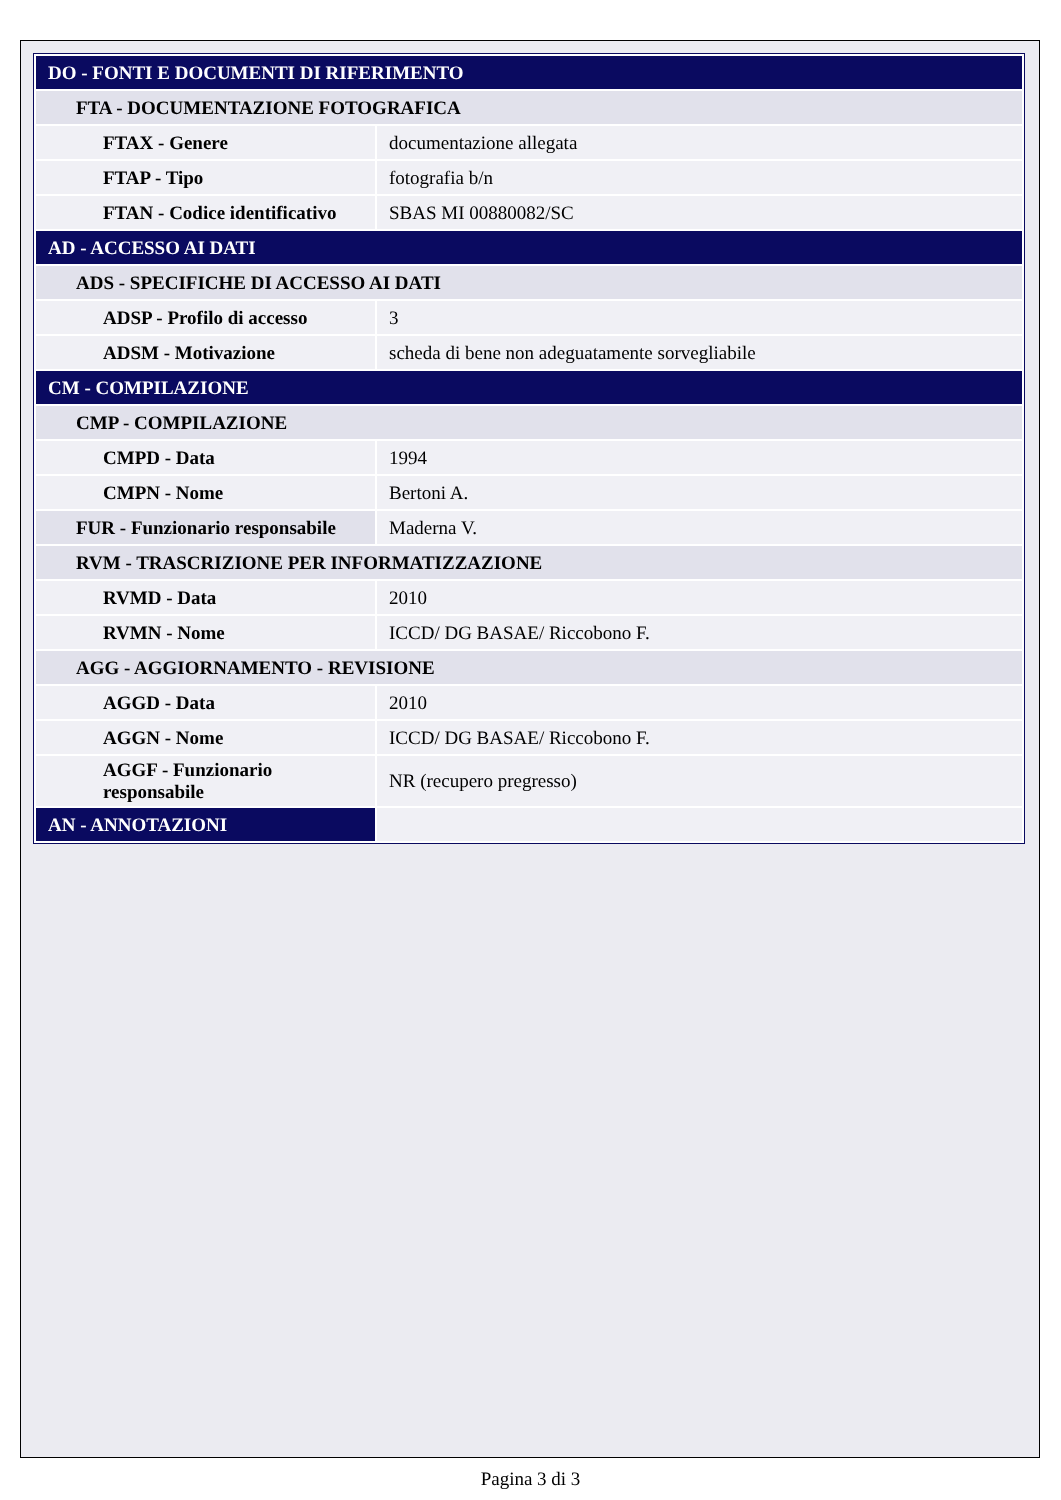| DO - FONTI E DOCUMENTI DI RIFERIMENTO | |
| FTA - DOCUMENTAZIONE FOTOGRAFICA | |
| FTAX - Genere | documentazione allegata |
| FTAP - Tipo | fotografia b/n |
| FTAN - Codice identificativo | SBAS MI 00880082/SC |
| AD - ACCESSO AI DATI | |
| ADS - SPECIFICHE DI ACCESSO AI DATI | |
| ADSP - Profilo di accesso | 3 |
| ADSM - Motivazione | scheda di bene non adeguatamente sorvegliabile |
| CM - COMPILAZIONE | |
| CMP - COMPILAZIONE | |
| CMPD - Data | 1994 |
| CMPN - Nome | Bertoni A. |
| FUR - Funzionario responsabile | Maderna V. |
| RVM - TRASCRIZIONE PER INFORMATIZZAZIONE | |
| RVMD - Data | 2010 |
| RVMN - Nome | ICCD/ DG BASAE/ Riccobono F. |
| AGG - AGGIORNAMENTO - REVISIONE | |
| AGGD - Data | 2010 |
| AGGN - Nome | ICCD/ DG BASAE/ Riccobono F. |
| AGGF - Funzionario responsabile | NR (recupero pregresso) |
| AN - ANNOTAZIONI | |
Pagina 3 di 3